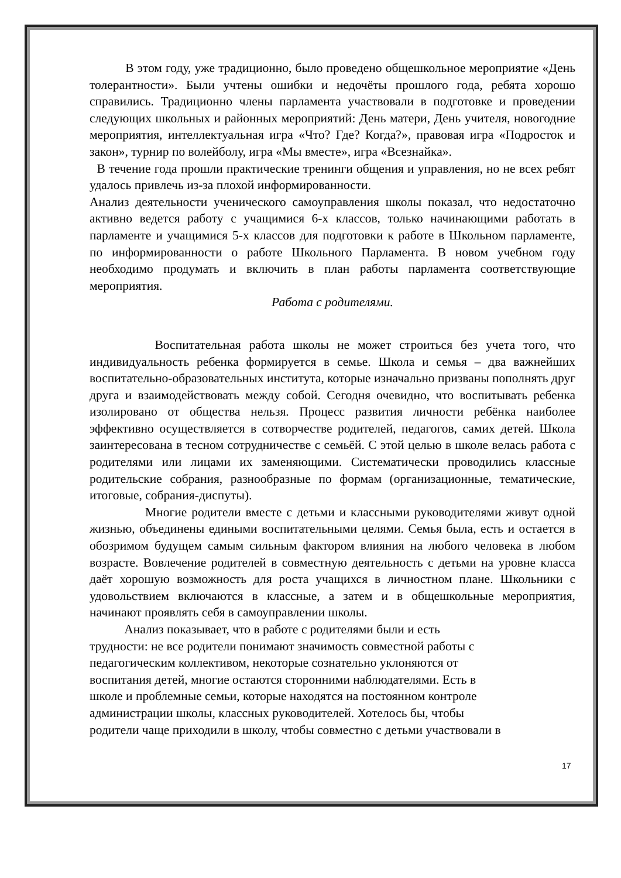В этом году, уже традиционно, было проведено общешкольное мероприятие «День толерантности». Были учтены ошибки и недочёты прошлого года, ребята хорошо справились. Традиционно члены парламента участвовали в подготовке и проведении следующих школьных и районных мероприятий: День матери, День учителя, новогодние мероприятия, интеллектуальная игра «Что? Где? Когда?», правовая игра «Подросток и закон», турнир по волейболу, игра «Мы вместе», игра «Всезнайка».
В течение года прошли практические тренинги общения и управления, но не всех ребят удалось привлечь из-за плохой информированности.
Анализ деятельности ученического самоуправления школы показал, что недостаточно активно ведется работу с учащимися 6-х классов, только начинающими работать в парламенте и учащимися 5-х классов для подготовки к работе в Школьном парламенте, по информированности о работе Школьного Парламента. В новом учебном году необходимо продумать и включить в план работы парламента соответствующие мероприятия.
Работа с родителями.
Воспитательная работа школы не может строиться без учета того, что индивидуальность ребенка формируется в семье. Школа и семья – два важнейших воспитательно-образовательных института, которые изначально призваны пополнять друг друга и взаимодействовать между собой. Сегодня очевидно, что воспитывать ребенка изолировано от общества нельзя. Процесс развития личности ребёнка наиболее эффективно осуществляется в сотворчестве родителей, педагогов, самих детей. Школа заинтересована в тесном сотрудничестве с семьёй. С этой целью в школе велась работа с родителями или лицами их заменяющими. Систематически проводились классные родительские собрания, разнообразные по формам (организационные, тематические, итоговые, собрания-диспуты).
Многие родители вместе с детьми и классными руководителями живут одной жизнью, объединены едиными воспитательными целями. Семья была, есть и остается в обозримом будущем самым сильным фактором влияния на любого человека в любом возрасте. Вовлечение родителей в совместную деятельность с детьми на уровне класса даёт хорошую возможность для роста учащихся в личностном плане. Школьники с удовольствием включаются в классные, а затем и в общешкольные мероприятия, начинают проявлять себя в самоуправлении школы.
Анализ показывает, что в работе с родителями были и есть
трудности: не все родители понимают значимость совместной работы с
педагогическим коллективом, некоторые сознательно уклоняются от
воспитания детей, многие остаются сторонними наблюдателями. Есть в
школе и проблемные семьи, которые находятся на постоянном контроле
администрации школы, классных руководителей. Хотелось бы, чтобы
родители чаще приходили в школу, чтобы совместно с детьми участвовали в
17